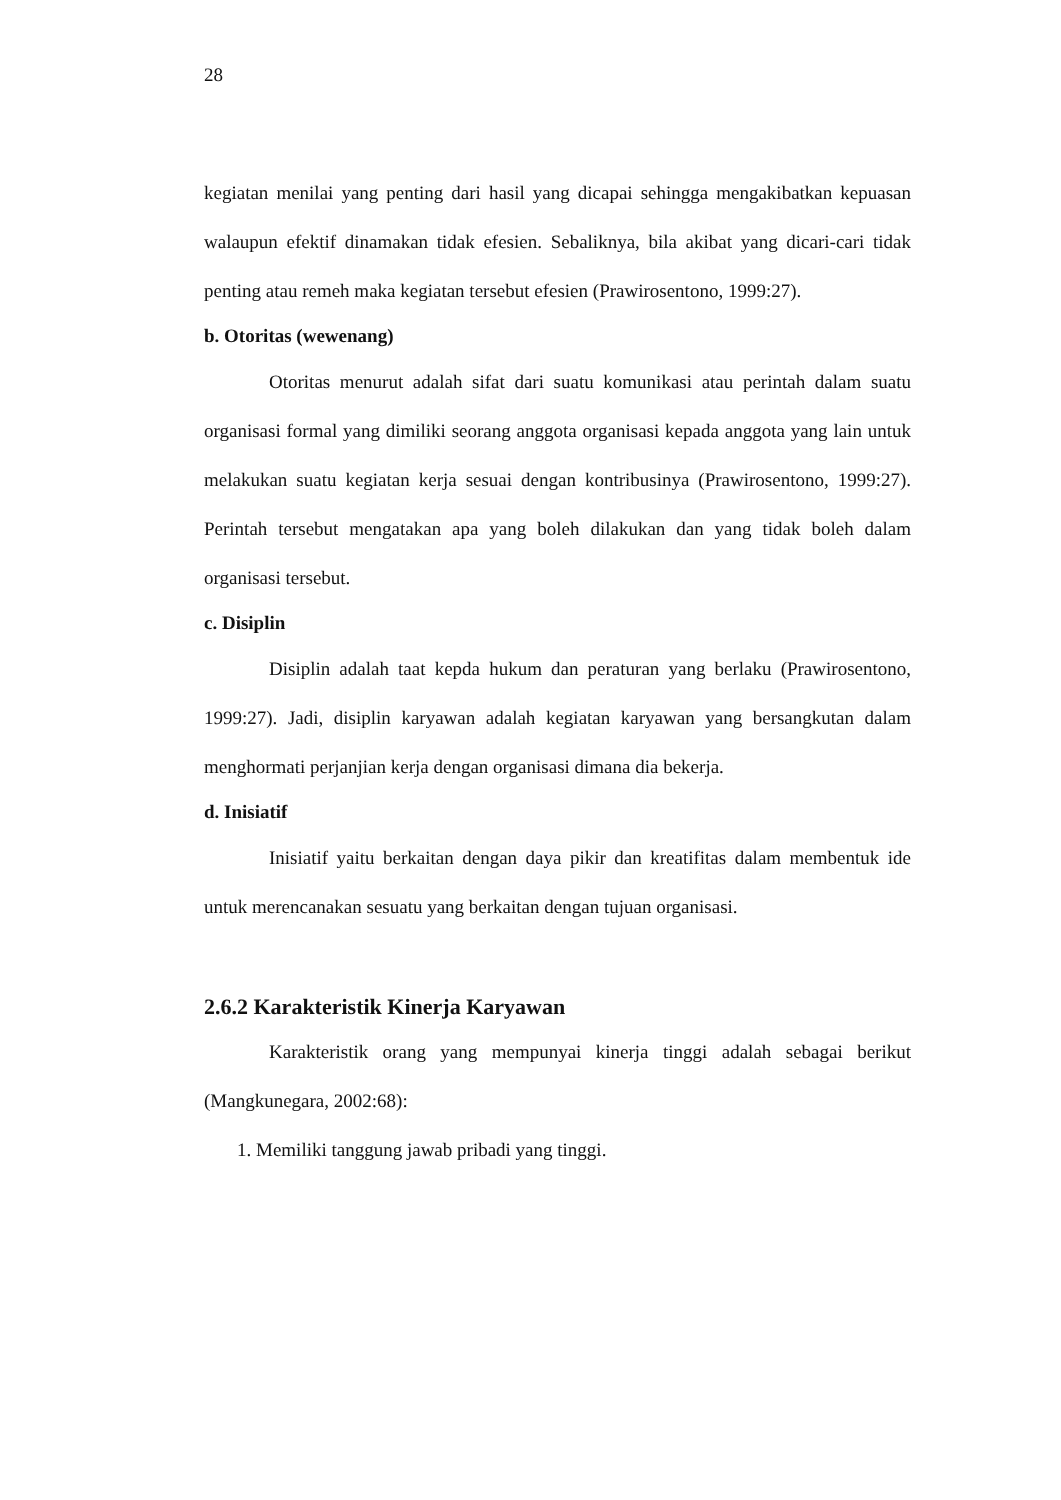28
kegiatan menilai yang penting dari hasil yang dicapai sehingga mengakibatkan kepuasan walaupun efektif dinamakan tidak efesien. Sebaliknya, bila akibat yang dicari-cari tidak penting atau remeh maka kegiatan tersebut efesien (Prawirosentono, 1999:27).
b. Otoritas (wewenang)
Otoritas menurut adalah sifat dari suatu komunikasi atau perintah dalam suatu organisasi formal yang dimiliki seorang anggota organisasi kepada anggota yang lain untuk melakukan suatu kegiatan kerja sesuai dengan kontribusinya (Prawirosentono, 1999:27). Perintah tersebut mengatakan apa yang boleh dilakukan dan yang tidak boleh dalam organisasi tersebut.
c. Disiplin
Disiplin adalah taat kepda hukum dan peraturan yang berlaku (Prawirosentono, 1999:27). Jadi, disiplin karyawan adalah kegiatan karyawan yang bersangkutan dalam menghormati perjanjian kerja dengan organisasi dimana dia bekerja.
d. Inisiatif
Inisiatif yaitu berkaitan dengan daya pikir dan kreatifitas dalam membentuk ide untuk merencanakan sesuatu yang berkaitan dengan tujuan organisasi.
2.6.2 Karakteristik Kinerja Karyawan
Karakteristik orang yang mempunyai kinerja tinggi adalah sebagai berikut (Mangkunegara, 2002:68):
1. Memiliki tanggung jawab pribadi yang tinggi.